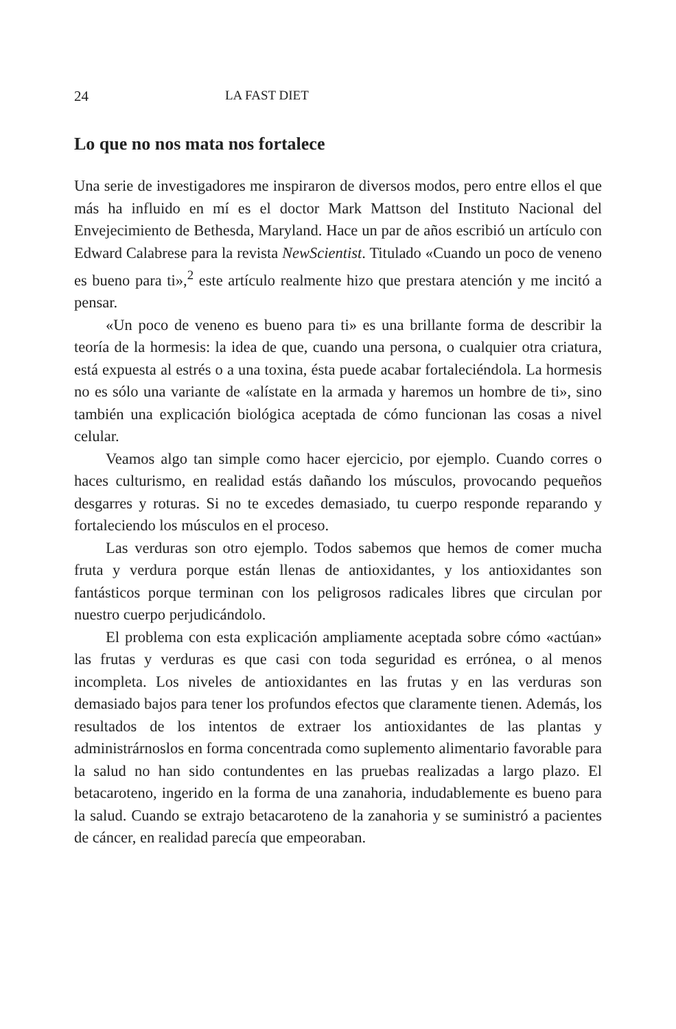24 LA FAST DIET
Lo que no nos mata nos fortalece
Una serie de investigadores me inspiraron de diversos modos, pero entre ellos el que más ha influido en mí es el doctor Mark Mattson del Instituto Nacional del Envejecimiento de Bethesda, Maryland. Hace un par de años escribió un artículo con Edward Calabrese para la revista NewScientist. Titulado «Cuando un poco de veneno es bueno para ti»,<sup>2</sup> este artículo realmente hizo que prestara atención y me incitó a pensar.
«Un poco de veneno es bueno para ti» es una brillante forma de describir la teoría de la hormesis: la idea de que, cuando una persona, o cualquier otra criatura, está expuesta al estrés o a una toxina, ésta puede acabar fortaleciéndola. La hormesis no es sólo una variante de «alístate en la armada y haremos un hombre de ti», sino también una explicación biológica aceptada de cómo funcionan las cosas a nivel celular.
Veamos algo tan simple como hacer ejercicio, por ejemplo. Cuando corres o haces culturismo, en realidad estás dañando los músculos, provocando pequeños desgarres y roturas. Si no te excedes demasiado, tu cuerpo responde reparando y fortaleciendo los músculos en el proceso.
Las verduras son otro ejemplo. Todos sabemos que hemos de comer mucha fruta y verdura porque están llenas de antioxidantes, y los antioxidantes son fantásticos porque terminan con los peligrosos radicales libres que circulan por nuestro cuerpo perjudicándolo.
El problema con esta explicación ampliamente aceptada sobre cómo «actúan» las frutas y verduras es que casi con toda seguridad es errónea, o al menos incompleta. Los niveles de antioxidantes en las frutas y en las verduras son demasiado bajos para tener los profundos efectos que claramente tienen. Además, los resultados de los intentos de extraer los antioxidantes de las plantas y administrárnoslos en forma concentrada como suplemento alimentario favorable para la salud no han sido contundentes en las pruebas realizadas a largo plazo. El betacaroteno, ingerido en la forma de una zanahoria, indudablemente es bueno para la salud. Cuando se extrajo betacaroteno de la zanahoria y se suministró a pacientes de cáncer, en realidad parecía que empeoraban.